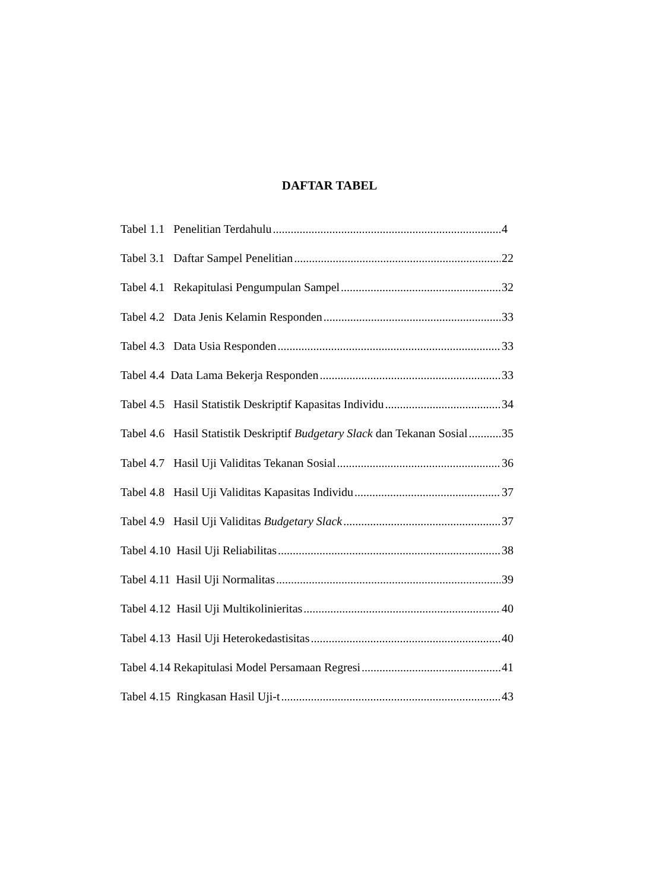DAFTAR TABEL
Tabel 1.1 Penelitian Terdahulu 4
Tabel 3.1 Daftar Sampel Penelitian 22
Tabel 4.1 Rekapitulasi Pengumpulan Sampel 32
Tabel 4.2 Data Jenis Kelamin Responden 33
Tabel 4.3 Data Usia Responden 33
Tabel 4.4 Data Lama Bekerja Responden 33
Tabel 4.5 Hasil Statistik Deskriptif Kapasitas Individu 34
Tabel 4.6 Hasil Statistik Deskriptif Budgetary Slack dan Tekanan Sosial 35
Tabel 4.7 Hasil Uji Validitas Tekanan Sosial 36
Tabel 4.8 Hasil Uji Validitas Kapasitas Individu 37
Tabel 4.9 Hasil Uji Validitas Budgetary Slack 37
Tabel 4.10 Hasil Uji Reliabilitas 38
Tabel 4.11 Hasil Uji Normalitas 39
Tabel 4.12 Hasil Uji Multikolinieritas 40
Tabel 4.13 Hasil Uji Heterokedastisitas 40
Tabel 4.14 Rekapitulasi Model Persamaan Regresi 41
Tabel 4.15 Ringkasan Hasil Uji-t 43